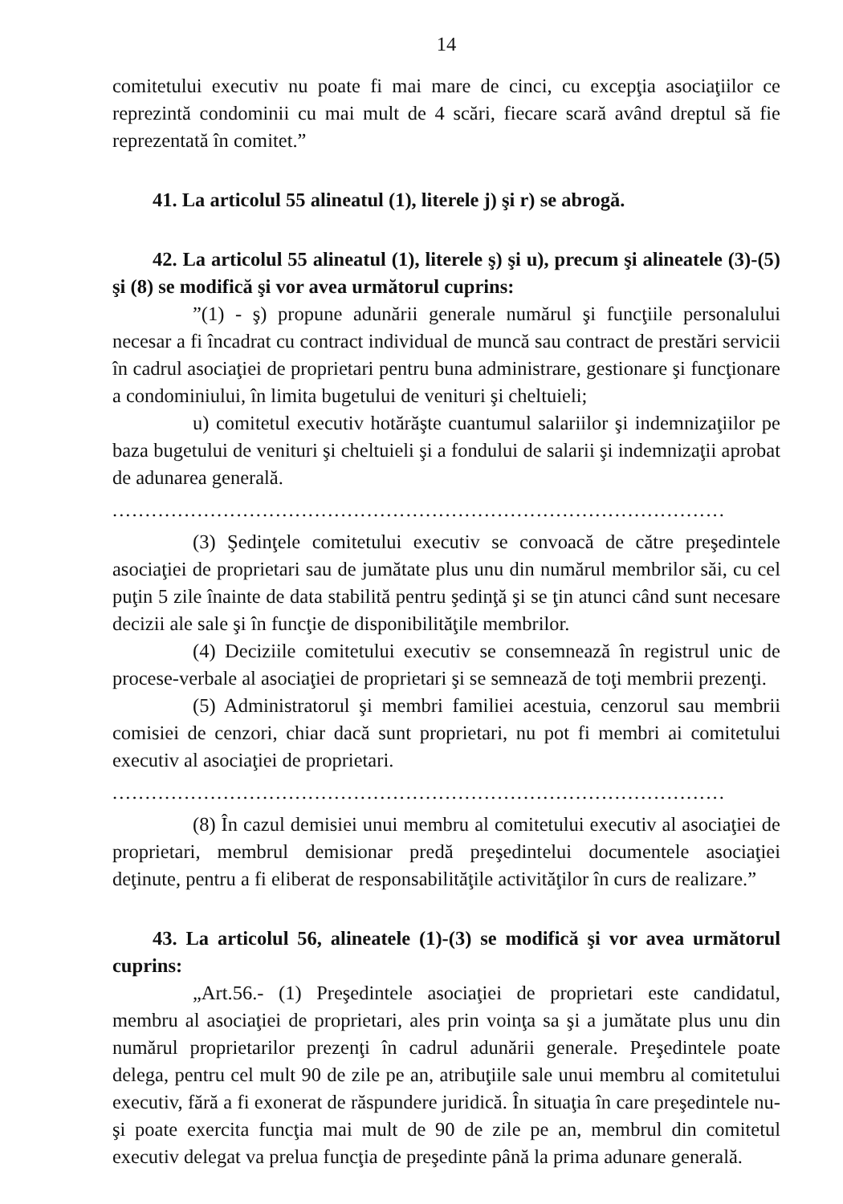14
comitetului executiv nu poate fi mai mare de cinci, cu excepţia asociaţiilor ce reprezintă condominii cu mai mult de 4 scări, fiecare scară având dreptul să fie reprezentată în comitet.”
41. La articolul 55 alineatul (1), literele j) şi r) se abrogă.
42. La articolul 55 alineatul (1), literele ş) şi u), precum şi alineatele (3)-(5) şi (8) se modifică şi vor avea următorul cuprins:
”(1) - ş) propune adunării generale numărul şi funcţiile personalului necesar a fi încadrat cu contract individual de muncă sau contract de prestări servicii în cadrul asociaţiei de proprietari pentru buna administrare, gestionare şi funcţionare a condominiului, în limita bugetului de venituri şi cheltuieli;
u) comitetul executiv hotărăşte cuantumul salariilor şi indemnizaţiilor pe baza bugetului de venituri şi cheltuieli şi a fondului de salarii şi indemnizaţii aprobat de adunarea generală.
..............................................................................................
(3) Şedinţele comitetului executiv se convoacă de către preşedintele asociaţiei de proprietari sau de jumătate plus unu din numărul membrilor săi, cu cel puţin 5 zile înainte de data stabilită pentru şedinţă şi se ţin atunci când sunt necesare decizii ale sale şi în funcţie de disponibilităţile membrilor.
(4) Deciziile comitetului executiv se consemnează în registrul unic de procese-verbale al asociaţiei de proprietari şi se semnează de toţi membrii prezenţi.
(5) Administratorul şi membri familiei acestuia, cenzorul sau membrii comisiei de cenzori, chiar dacă sunt proprietari, nu pot fi membri ai comitetului executiv al asociaţiei de proprietari.
..............................................................................................
(8) În cazul demisiei unui membru al comitetului executiv al asociaţiei de proprietari, membrul demisionar predă preşedintelui documentele asociaţiei deţinute, pentru a fi eliberat de responsabilităţile activităţilor în curs de realizare.”
43. La articolul 56, alineatele (1)-(3) se modifică şi vor avea următorul cuprins:
„Art.56.- (1) Preşedintele asociaţiei de proprietari este candidatul, membru al asociaţiei de proprietari, ales prin voinţa sa şi a jumătate plus unu din numărul proprietarilor prezenţi în cadrul adunării generale. Preşedintele poate delega, pentru cel mult 90 de zile pe an, atribuţiile sale unui membru al comitetului executiv, fără a fi exonerat de răspundere juridică. În situaţia în care preşedintele nu-şi poate exercita funcţia mai mult de 90 de zile pe an, membrul din comitetul executiv delegat va prelua funcţia de preşedinte până la prima adunare generală.